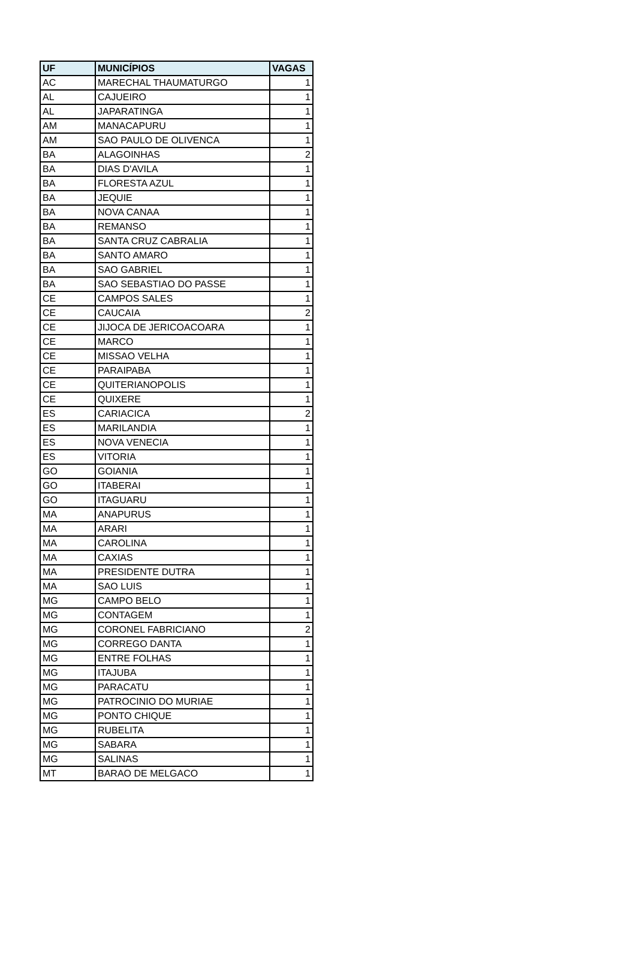| UF | MUNICÍPIOS | VAGAS |
| --- | --- | --- |
| AC | MARECHAL THAUMATURGO | 1 |
| AL | CAJUEIRO | 1 |
| AL | JAPARATINGA | 1 |
| AM | MANACAPURU | 1 |
| AM | SAO PAULO DE OLIVENCA | 1 |
| BA | ALAGOINHAS | 2 |
| BA | DIAS D'AVILA | 1 |
| BA | FLORESTA AZUL | 1 |
| BA | JEQUIE | 1 |
| BA | NOVA CANAA | 1 |
| BA | REMANSO | 1 |
| BA | SANTA CRUZ CABRALIA | 1 |
| BA | SANTO AMARO | 1 |
| BA | SAO GABRIEL | 1 |
| BA | SAO SEBASTIAO DO PASSE | 1 |
| CE | CAMPOS SALES | 1 |
| CE | CAUCAIA | 2 |
| CE | JIJOCA DE JERICOACOARA | 1 |
| CE | MARCO | 1 |
| CE | MISSAO VELHA | 1 |
| CE | PARAIPABA | 1 |
| CE | QUITERIANOPOLIS | 1 |
| CE | QUIXERE | 1 |
| ES | CARIACICA | 2 |
| ES | MARILANDIA | 1 |
| ES | NOVA VENECIA | 1 |
| ES | VITORIA | 1 |
| GO | GOIANIA | 1 |
| GO | ITABERAI | 1 |
| GO | ITAGUARU | 1 |
| MA | ANAPURUS | 1 |
| MA | ARARI | 1 |
| MA | CAROLINA | 1 |
| MA | CAXIAS | 1 |
| MA | PRESIDENTE DUTRA | 1 |
| MA | SAO LUIS | 1 |
| MG | CAMPO BELO | 1 |
| MG | CONTAGEM | 1 |
| MG | CORONEL FABRICIANO | 2 |
| MG | CORREGO DANTA | 1 |
| MG | ENTRE FOLHAS | 1 |
| MG | ITAJUBA | 1 |
| MG | PARACATU | 1 |
| MG | PATROCINIO DO MURIAE | 1 |
| MG | PONTO CHIQUE | 1 |
| MG | RUBELITA | 1 |
| MG | SABARA | 1 |
| MG | SALINAS | 1 |
| MT | BARAO DE MELGACO | 1 |